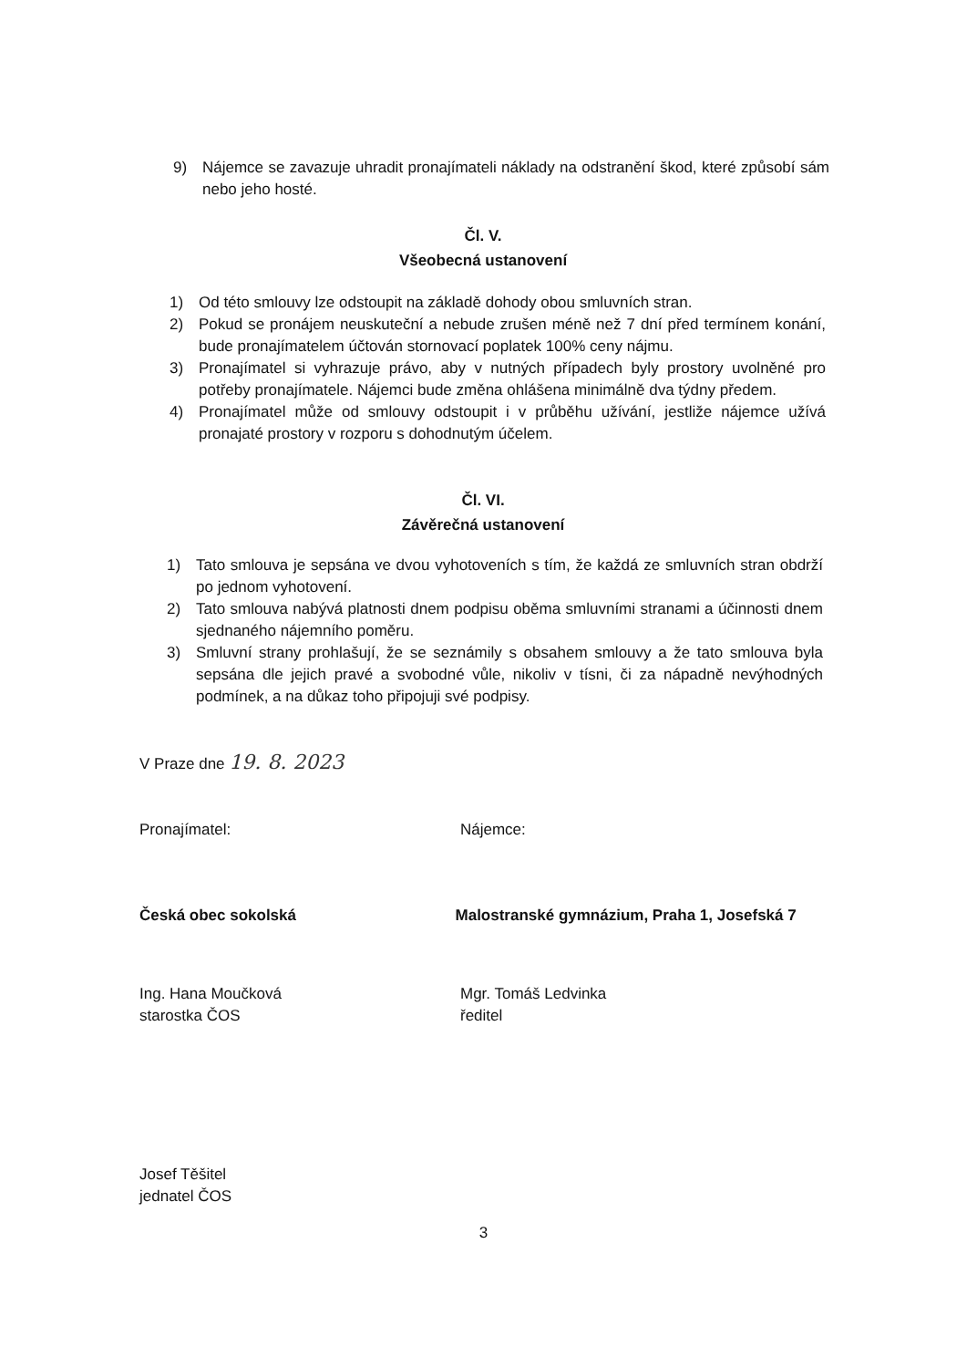9) Nájemce se zavazuje uhradit pronajímateli náklady na odstranění škod, které způsobí sám nebo jeho hosté.
Čl. V.
Všeobecná ustanovení
1) Od této smlouvy lze odstoupit na základě dohody obou smluvních stran.
2) Pokud se pronájem neuskuteční a nebude zrušen méně než 7 dní před termínem konání, bude pronajímatelem účtován stornovací poplatek 100% ceny nájmu.
3) Pronajímatel si vyhrazuje právo, aby v nutných případech byly prostory uvolněné pro potřeby pronajímatele. Nájemci bude změna ohlášena minimálně dva týdny předem.
4) Pronajímatel může od smlouvy odstoupit i v průběhu užívání, jestliže nájemce užívá pronajaté prostory v rozporu s dohodnutým účelem.
Čl. VI.
Závěrečná ustanovení
1) Tato smlouva je sepsána ve dvou vyhotoveních s tím, že každá ze smluvních stran obdrží po jednom vyhotovení.
2) Tato smlouva nabývá platnosti dnem podpisu oběma smluvními stranami a účinnosti dnem sjednaného nájemního poměru.
3) Smluvní strany prohlašují, že se seznámily s obsahem smlouvy a že tato smlouva byla sepsána dle jejich pravé a svobodné vůle, nikoliv v tísni, či za nápadně nevýhodných podmínek, a na důkaz toho připojuji své podpisy.
V Praze dne 19. 8. 2023
Pronajímatel: Nájemce:
Česká obec sokolská Malostranské gymnázium, Praha 1, Josefská 7
Ing. Hana Moučková
starostka ČOS
Mgr. Tomáš Ledvinka
ředitel
Josef Těšitel
jednatel ČOS
3